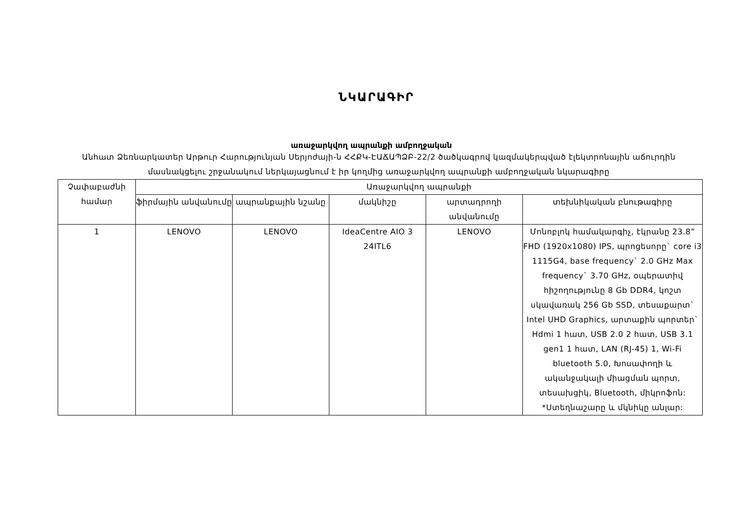ՆԿԱՐԱԳԻՐ
առաջարկվող ապրանքի ամբողջական
Անհատ Ձեռնարկատեր Արթուր Հարությունյան Սերյոժայի-ն ՀՀՔԿ-ԷԱՃԱՊՁԲ-22/2 ծածկագրով կազմակերպված էլեկտրոնային աճուրդին մասնակցելու շրջանակում ներկայացնում է իր կողմից առաջարկվող ապրանքի ամբողջական նկարագիրը
| Չափաբաժնի համար | Առաջարկվող ապրանքի | | | | |
| --- | --- | --- | --- | --- | --- |
| | ֆիրմային անվանումը | ապրանքային նշանը | մակնիշը | արտադրողի անվանումը | տեխնիկական բնութագիրը |
| 1 | LENOVO | LENOVO | IdeaCentre AIO 3 24ITL6 | LENOVO | Մոնոբլոկ համակարգիչ, էկրանը 23.8” FHD (1920x1080) IPS, պրոցեսորը` core i3 1115G4, base frequency` 2.0 GHz Max frequency` 3.70 GHz, օպերատիվ հիշողությունը 8 Gb DDR4, կոշտ սկավառակ 256 Gb SSD, տեսաքարտ` Intel UHD Graphics, արտաքին պորտեր` Hdmi 1 հատ, USB 2.0 2 հատ, USB 3.1 gen1 1 հատ, LAN (RJ-45) 1, Wi-Fi bluetooth 5.0, Խոսափողի և ականջակալի միացման պորտ, տեսախցիկ, Bluetooth, միկրոֆոն: *Ստեղնաշարը և մկնիկը անլար: |